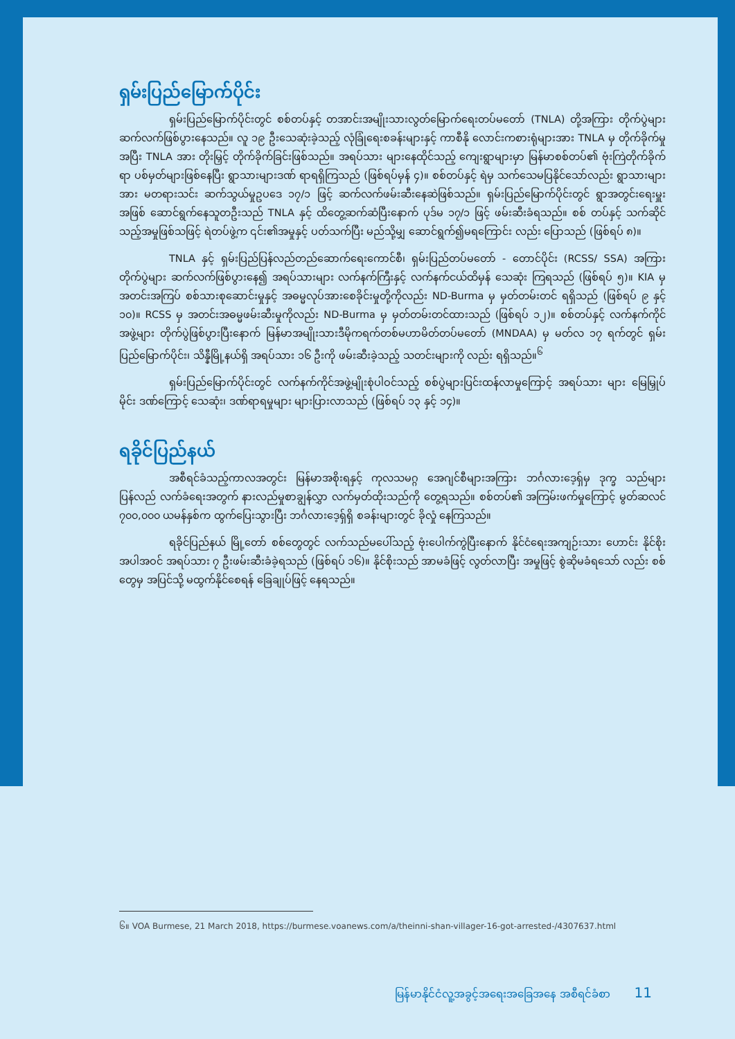ရှမ်းပြည်မြောက်ပိုင်း
ရှမ်းပြည်မြောက်ပိုင်းတွင် စစ်တပ်နှင့် တအာင်းအမျိုးသားလွတ်မြောက်ရေးတပ်မတော် (TNLA) တို့အကြား တိုက်ပွဲများဆက်လက်ဖြစ်ပွားနေသည်။ လူ ၁၉ ဦးသေဆုံးခဲ့သည့် လုံခြုံရေးစခန်းများနှင့် ကာစီနို လောင်းကစားရုံများအား TNLA မှ တိုက်ခိုက်မှုအပြီး TNLA အား တိုးမြှင့် တိုက်ခိုက်ခြင်းဖြစ်သည်။ အရပ်သား များနေထိုင်သည့် ကျေးရွာများမှာ မြန်မာစစ်တပ်၏ ဗုံးကြဲတိုက်ခိုက်ရာ ပစ်မှတ်များဖြစ်နေပြီး ရွာသားများဒဏ် ရာရရှိကြသည် (ဖြစ်ရပ်မှန် ၄)။ စစ်တပ်နှင့် ရဲမှ သက်သေမပြနိုင်သော်လည်း ရွာသားများအား မတရားသင်း ဆက်သွယ်မှုဥပဒေ ၁၇/၁ ဖြင့် ဆက်လက်ဖမ်းဆီးနေဆဲဖြစ်သည်။ ရှမ်းပြည်မြောက်ပိုင်းတွင် ရွာအတွင်းရေးမှူး အဖြစ် ဆောင်ရွက်နေသူတဦးသည် TNLA နှင့် ထိတွေ့ဆက်ဆံပြီးနောက် ပုဒ်မ ၁၇/၁ ဖြင့် ဖမ်းဆီးခံရသည်။ စစ် တပ်နှင့် သက်ဆိုင်သည့်အမှုဖြစ်သဖြင့် ရဲတပ်ဖွဲ့က ၎င်း၏အမှုနှင့် ပတ်သက်ပြီး မည်သို့မျှ ဆောင်ရွက်၍မရကြောင်း လည်း ပြောသည် (ဖြစ်ရပ် ၈)။
TNLA နှင့် ရှမ်းပြည်ပြန်လည်တည်ဆောက်ရေးကောင်စီ၊ ရှမ်းပြည်တပ်မတော် - တောင်ပိုင်း (RCSS/ SSA) အကြားတိုက်ပွဲများ ဆက်လက်ဖြစ်ပွားနေ၍ အရပ်သားများ လက်နက်ကြီးနှင့် လက်နက်ငယ်ထိမှန် သေဆုံး ကြရသည် (ဖြစ်ရပ် ၅)။ KIA မှ အတင်းအကြပ် စစ်သားစုဆောင်းမှုနှင့် အဓမ္မလုပ်အားစေခိုင်းမှုတို့ကိုလည်း ND-Burma မှ မှတ်တမ်းတင် ရရှိသည် (ဖြစ်ရပ် ၉ နှင့် ၁၀)။ RCSS မှ အတင်းအဓမ္မဖမ်းဆီးမှုကိုလည်း ND-Burma မှ မှတ်တမ်းတင်ထားသည် (ဖြစ်ရပ် ၁၂)။ စစ်တပ်နှင့် လက်နက်ကိုင်အဖွဲ့များ တိုက်ပွဲဖြစ်ပွားပြီးနောက် မြန်မာအမျိုးသားဒီမိုကရက်တစ်မဟာမိတ်တပ်မတော် (MNDAA) မှ မတ်လ ၁၇ ရက်တွင် ရှမ်းပြည်မြောက်ပိုင်း၊ သိန္နီမြို့နယ်ရှိ အရပ်သား ၁၆ ဦးကို ဖမ်းဆီးခဲ့သည့် သတင်းများကို လည်း ရရှိသည်။<sup>၆</sup>
ရှမ်းပြည်မြောက်ပိုင်းတွင် လက်နက်ကိုင်အဖွဲ့မျိုးစုံပါဝင်သည့် စစ်ပွဲများပြင်းထန်လာမှုကြောင့် အရပ်သား များ မြေမြှုပ်မိုင်း ဒဏ်ကြောင့် သေဆုံး၊ ဒဏ်ရာရမှုများ များပြားလာသည် (ဖြစ်ရပ် ၁၃ နှင့် ၁၄)။
ရခိုင်ပြည်နယ်
အစီရင်ခံသည့်ကာလအတွင်း မြန်မာအစိုးရနှင့် ကုလသမဂ္ဂ အေဂျင်စီများအကြား ဘင်္ဂလားဒေ့ရှ်မှ ဒုက္ခ သည်များ ပြန်လည် လက်ခံရေးအတွက် နားလည်မှုစာချွန်လွှာ လက်မှတ်ထိုးသည်ကို တွေ့ရသည်။ စစ်တပ်၏ အကြမ်းဖက်မှုကြောင့် မွတ်ဆလင် ၇၀၀,၀၀၀ ယမန်နှစ်က ထွက်ပြေးသွားပြီး ဘင်္ဂလားဒေ့ရှ်ရှိ စခန်းများတွင် ခိုလှုံ နေကြသည်။
ရခိုင်ပြည်နယ် မြို့တော် စစ်တွေတွင် လက်သည်မပေါ်သည့် ဗုံးပေါက်ကွဲပြီးနောက် နိုင်ငံရေးအကျဉ်းသား ဟောင်း နိုင်စိုး အပါအဝင် အရပ်သား ၇ ဦးဖမ်းဆီးခံခဲ့ရသည် (ဖြစ်ရပ် ၁၆)။ နိုင်စိုးသည် အာမခံဖြင့် လွတ်လာပြီး အမှုဖြင့် စွဲဆိုမခံရသော် လည်း စစ်တွေမှ အပြင်သို့ မထွက်နိုင်စေရန် ခြေချုပ်ဖြင့် နေရသည်။
၆။ VOA Burmese, 21 March 2018, https://burmese.voanews.com/a/theinni-shan-villager-16-got-arrested-/4307637.html
မြန်မာနိုင်ငံလူ့အခွင့်အရေးအခြေအနေ အစီရင်ခံစာ 11